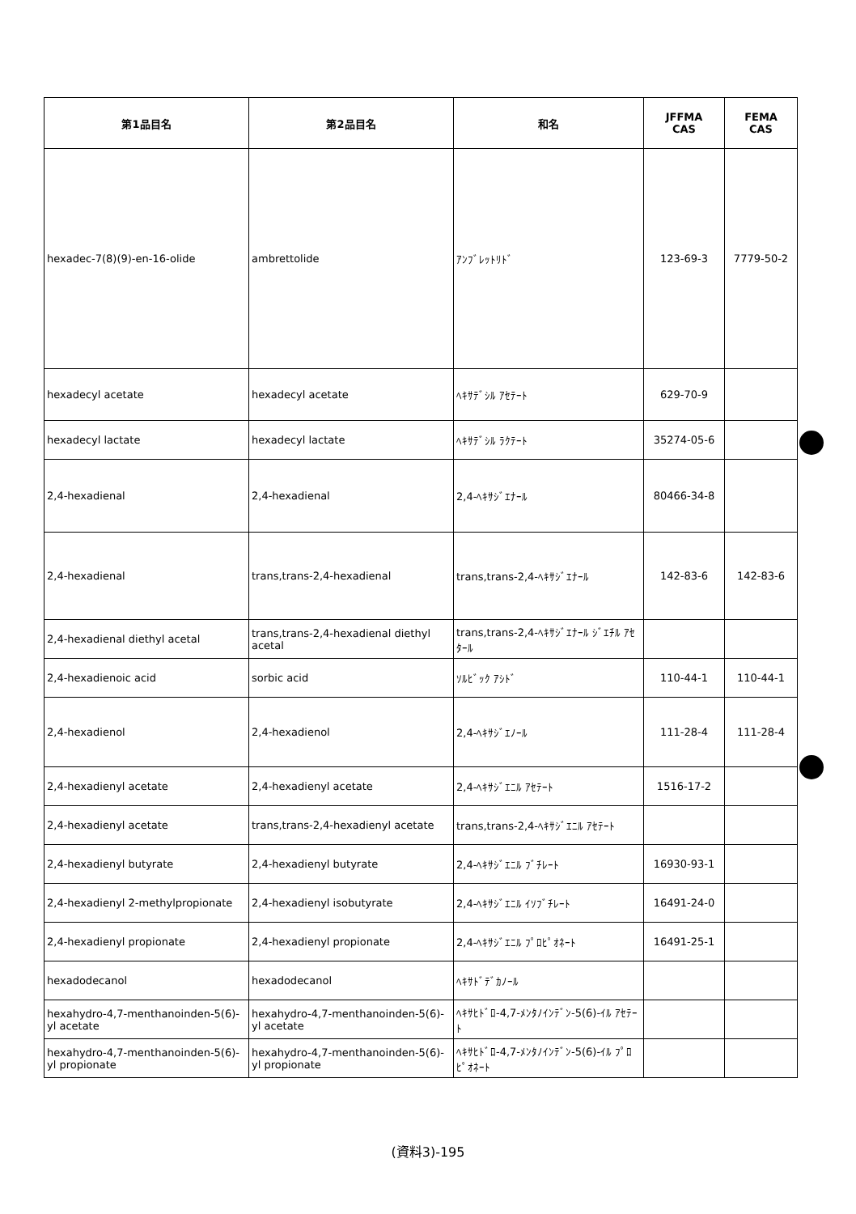| 第1品目名 | 第2品目名 | 和名 | JFFMA CAS | FEMA CAS |
| --- | --- | --- | --- | --- |
| hexadec-7(8)(9)-en-16-olide | ambrettolide | ｱﾝﾌﾞﾚｯﾄﾘﾄﾞ | 123-69-3 | 7779-50-2 |
| hexadecyl acetate | hexadecyl acetate | ﾍｷｻﾃﾞｼﾙ ｱｾﾃｰﾄ | 629-70-9 | |
| hexadecyl lactate | hexadecyl lactate | ﾍｷｻﾃﾞｼﾙ ﾗｸﾃｰﾄ | 35274-05-6 | |
| 2,4-hexadienal | 2,4-hexadienal | 2,4-ﾍｷｻｼﾞｴﾅｰﾙ | 80466-34-8 | |
| 2,4-hexadienal | trans,trans-2,4-hexadienal | trans,trans-2,4-ﾍｷｻｼﾞｴﾅｰﾙ | 142-83-6 | 142-83-6 |
| 2,4-hexadienal diethyl acetal | trans,trans-2,4-hexadienal diethyl acetal | trans,trans-2,4-ﾍｷｻｼﾞｴﾅｰﾙ ｼﾞｴﾁﾙ ｱｾﾀｰﾙ | | |
| 2,4-hexadienoic acid | sorbic acid | ｿﾙﾋﾞｯｸ ｱｼﾄﾞ | 110-44-1 | 110-44-1 |
| 2,4-hexadienol | 2,4-hexadienol | 2,4-ﾍｷｻｼﾞｴﾉｰﾙ | 111-28-4 | 111-28-4 |
| 2,4-hexadienyl acetate | 2,4-hexadienyl acetate | 2,4-ﾍｷｻｼﾞｴﾆﾙ ｱｾﾃｰﾄ | 1516-17-2 | |
| 2,4-hexadienyl acetate | trans,trans-2,4-hexadienyl acetate | trans,trans-2,4-ﾍｷｻｼﾞｴﾆﾙ ｱｾﾃｰﾄ | | |
| 2,4-hexadienyl butyrate | 2,4-hexadienyl butyrate | 2,4-ﾍｷｻｼﾞｴﾆﾙ ﾌﾞﾁﾚｰﾄ | 16930-93-1 | |
| 2,4-hexadienyl 2-methylpropionate | 2,4-hexadienyl isobutyrate | 2,4-ﾍｷｻｼﾞｴﾆﾙ ｲｿﾌﾞﾁﾚｰﾄ | 16491-24-0 | |
| 2,4-hexadienyl propionate | 2,4-hexadienyl propionate | 2,4-ﾍｷｻｼﾞｴﾆﾙ ﾌﾟﾛﾋﾟｵﾈｰﾄ | 16491-25-1 | |
| hexadodecanol | hexadodecanol | ﾍｷｻﾄﾞﾃﾞｶﾉｰﾙ | | |
| hexahydro-4,7-menthanoinden-5(6)-yl acetate | hexahydro-4,7-menthanoinden-5(6)-yl acetate | ﾍｷｻﾋﾄﾞﾛ-4,7-ﾒﾝﾀﾉｲﾝﾃﾞﾝ-5(6)-ｲﾙ ｱｾﾃｰﾄ | | |
| hexahydro-4,7-menthanoinden-5(6)-yl propionate | hexahydro-4,7-menthanoinden-5(6)-yl propionate | ﾍｷｻﾋﾄﾞﾛ-4,7-ﾒﾝﾀﾉｲﾝﾃﾞﾝ-5(6)-ｲﾙ ﾌﾟﾛﾋﾟｵﾈｰﾄ | | |
(資料3)-195